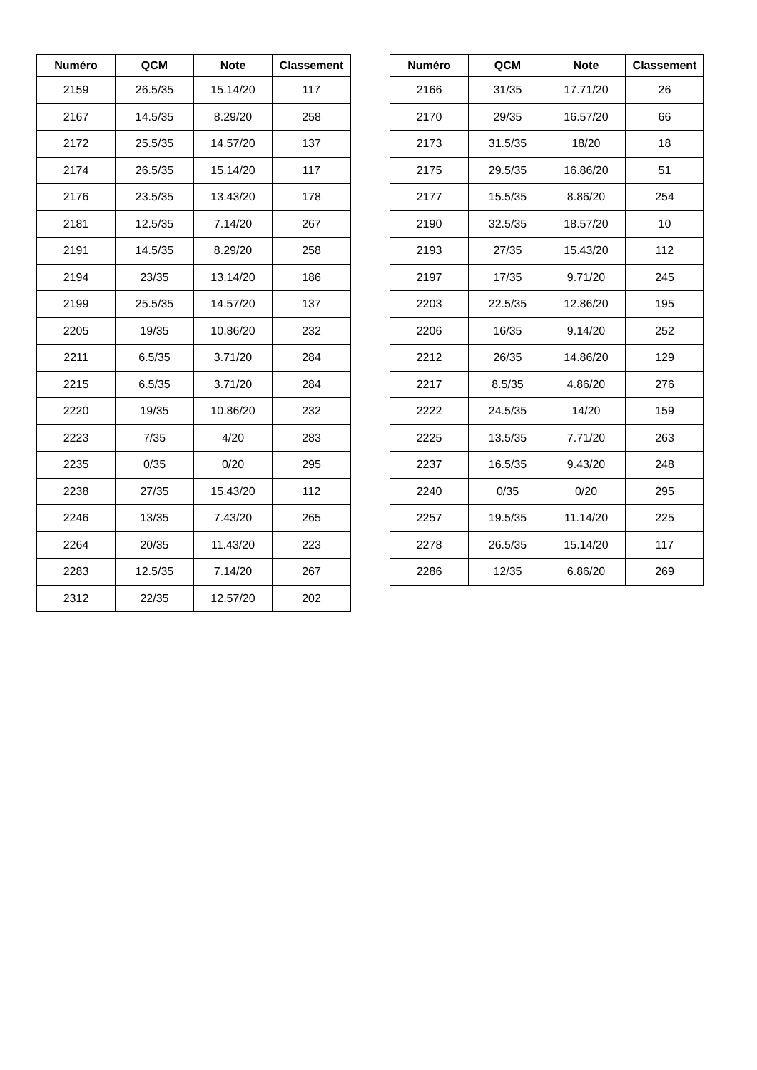| Numéro | QCM | Note | Classement |
| --- | --- | --- | --- |
| 2159 | 26.5/35 | 15.14/20 | 117 |
| 2167 | 14.5/35 | 8.29/20 | 258 |
| 2172 | 25.5/35 | 14.57/20 | 137 |
| 2174 | 26.5/35 | 15.14/20 | 117 |
| 2176 | 23.5/35 | 13.43/20 | 178 |
| 2181 | 12.5/35 | 7.14/20 | 267 |
| 2191 | 14.5/35 | 8.29/20 | 258 |
| 2194 | 23/35 | 13.14/20 | 186 |
| 2199 | 25.5/35 | 14.57/20 | 137 |
| 2205 | 19/35 | 10.86/20 | 232 |
| 2211 | 6.5/35 | 3.71/20 | 284 |
| 2215 | 6.5/35 | 3.71/20 | 284 |
| 2220 | 19/35 | 10.86/20 | 232 |
| 2223 | 7/35 | 4/20 | 283 |
| 2235 | 0/35 | 0/20 | 295 |
| 2238 | 27/35 | 15.43/20 | 112 |
| 2246 | 13/35 | 7.43/20 | 265 |
| 2264 | 20/35 | 11.43/20 | 223 |
| 2283 | 12.5/35 | 7.14/20 | 267 |
| 2312 | 22/35 | 12.57/20 | 202 |
| Numéro | QCM | Note | Classement |
| --- | --- | --- | --- |
| 2166 | 31/35 | 17.71/20 | 26 |
| 2170 | 29/35 | 16.57/20 | 66 |
| 2173 | 31.5/35 | 18/20 | 18 |
| 2175 | 29.5/35 | 16.86/20 | 51 |
| 2177 | 15.5/35 | 8.86/20 | 254 |
| 2190 | 32.5/35 | 18.57/20 | 10 |
| 2193 | 27/35 | 15.43/20 | 112 |
| 2197 | 17/35 | 9.71/20 | 245 |
| 2203 | 22.5/35 | 12.86/20 | 195 |
| 2206 | 16/35 | 9.14/20 | 252 |
| 2212 | 26/35 | 14.86/20 | 129 |
| 2217 | 8.5/35 | 4.86/20 | 276 |
| 2222 | 24.5/35 | 14/20 | 159 |
| 2225 | 13.5/35 | 7.71/20 | 263 |
| 2237 | 16.5/35 | 9.43/20 | 248 |
| 2240 | 0/35 | 0/20 | 295 |
| 2257 | 19.5/35 | 11.14/20 | 225 |
| 2278 | 26.5/35 | 15.14/20 | 117 |
| 2286 | 12/35 | 6.86/20 | 269 |